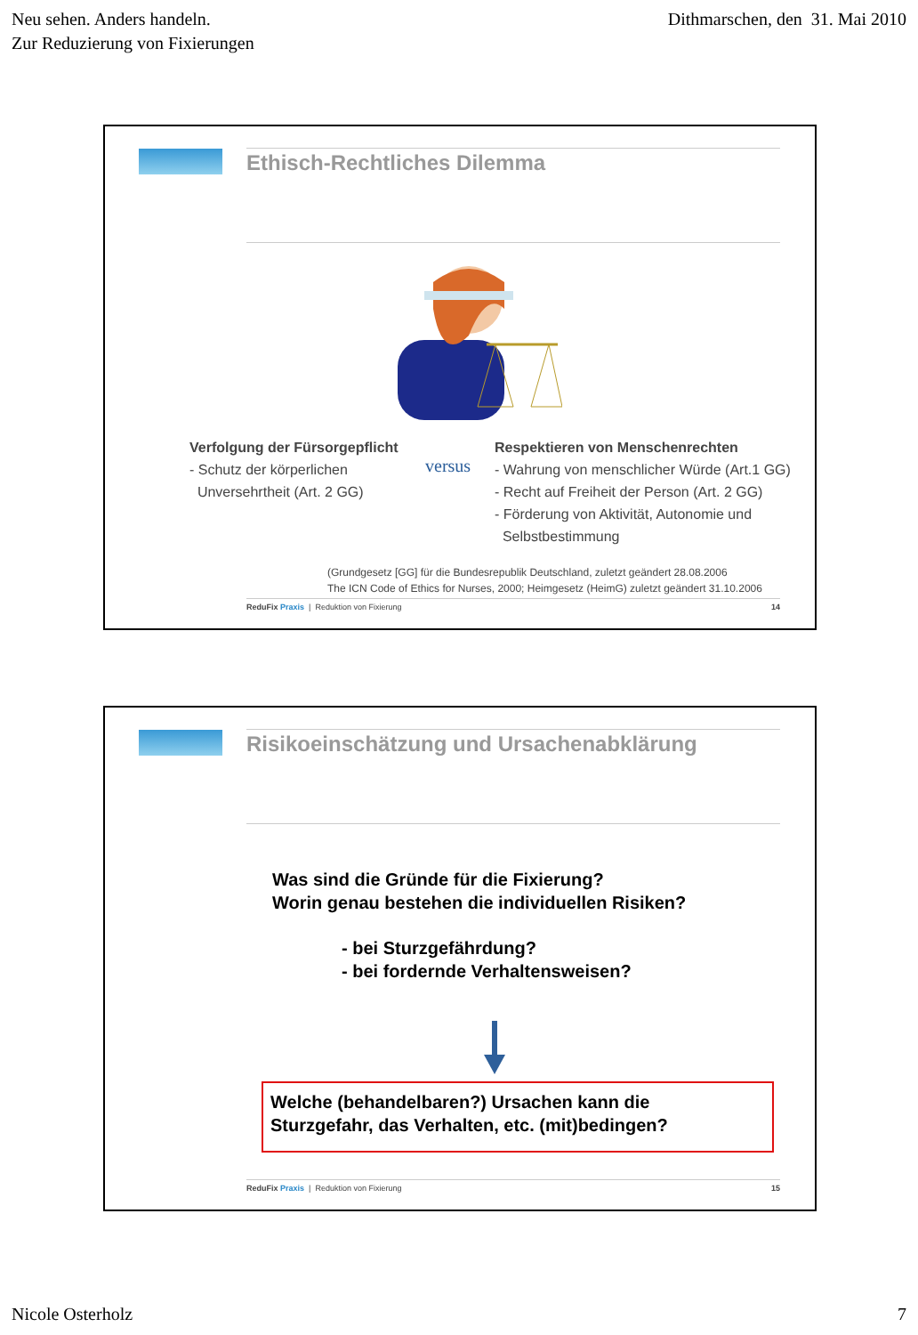Neu sehen. Anders handeln.
Zur Reduzierung von Fixierungen
Dithmarschen, den 31. Mai 2010
Ethisch-Rechtliches Dilemma
Verfolgung der Fürsorgepflicht
- Schutz der körperlichen
Unversehrtheit (Art. 2 GG)
versus
Respektieren von Menschenrechten
- Wahrung von menschlicher Würde (Art.1 GG)
- Recht auf Freiheit der Person (Art. 2 GG)
- Förderung von Aktivität, Autonomie und
Selbstbestimmung
(Grundgesetz [GG] für die Bundesrepublik Deutschland, zuletzt geändert 28.08.2006
The ICN Code of Ethics for Nurses, 2000; Heimgesetz (HeimG) zuletzt geändert 31.10.2006
ReduFix Praxis | Reduktion von Fixierung
14
Risikoeinschätzung und Ursachenabklärung
Was sind die Gründe für die Fixierung?
Worin genau bestehen die individuellen Risiken?
- bei Sturzgefährdung?
- bei fordernde Verhaltensweisen?
Welche (behandelbaren?) Ursachen kann die
Sturzgefahr, das Verhalten, etc. (mit)bedingen?
ReduFix Praxis | Reduktion von Fixierung
15
Nicole Osterholz 7